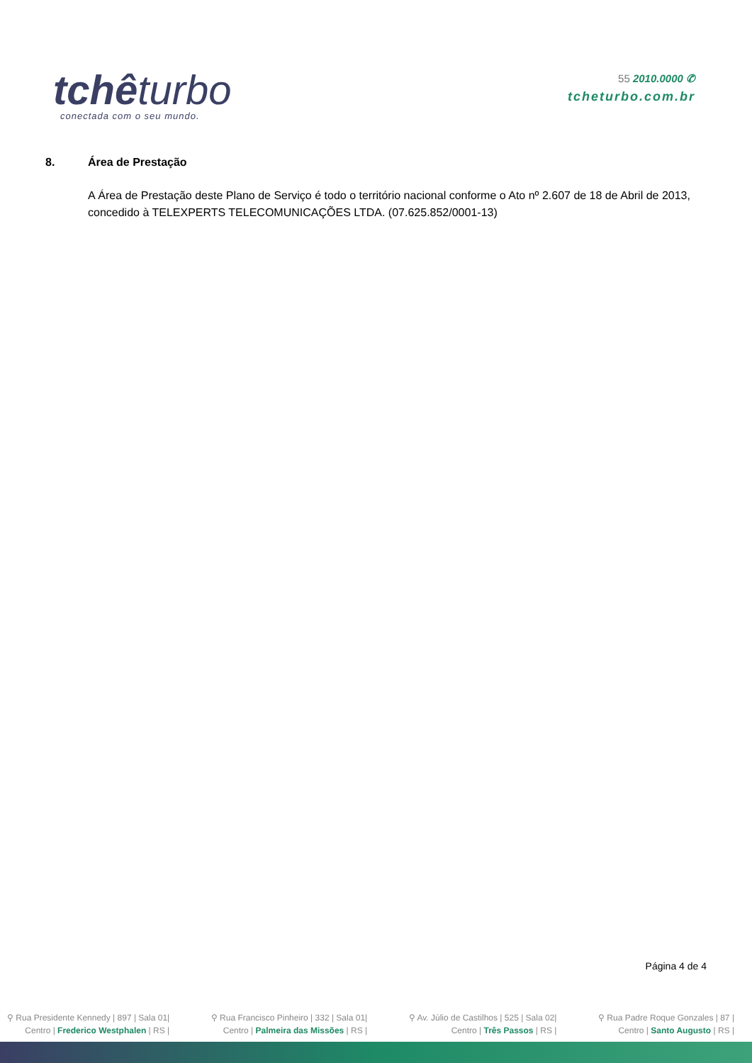tchêturbo
conectada com o seu mundo.
55 2010.0000 ✆
tcheturbo.com.br
8. Área de Prestação
A Área de Prestação deste Plano de Serviço é todo o território nacional conforme o Ato nº 2.607 de 18 de Abril de 2013, concedido à TELEXPERTS TELECOMUNICAÇÕES LTDA. (07.625.852/0001-13)
Página 4 de 4
⚲ Rua Presidente Kennedy | 897 | Sala 01|
Centro | Frederico Westphalen | RS |
⚲ Rua Francisco Pinheiro | 332 | Sala 01|
Centro | Palmeira das Missões | RS |
⚲ Av. Júlio de Castilhos | 525 | Sala 02|
Centro | Três Passos | RS |
⚲ Rua Padre Roque Gonzales | 87 |
Centro | Santo Augusto | RS |